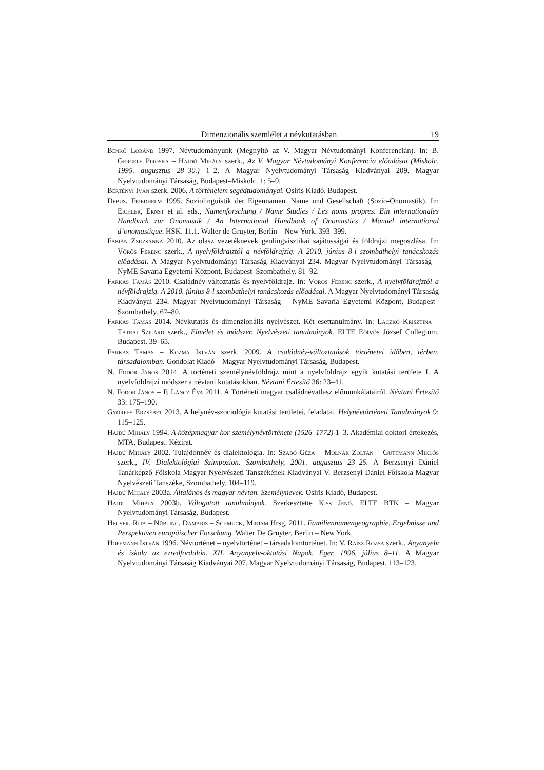Dimenzionális szemlélet a névkutatásban 19
Benkő Loránd 1997. Névtudományunk (Megnyitó az V. Magyar Névtudományi Konferencián). In: B. Gergely Piroska – Hajdú Mihály szerk., Az V. Magyar Névtudományi Konferencia előadásai (Miskolc, 1995. augusztus 28–30.) 1–2. A Magyar Nyelvtudományi Társaság Kiadványai 209. Magyar Nyelvtudományi Társaság, Budapest–Miskolc. 1: 5–9.
Bertényi Iván szerk. 2006. A történelem segédtudományai. Osiris Kiadó, Budapest.
Debus, Friedhelm 1995. Soziolinguistik der Eigennamen. Name und Gesellschaft (Sozio-Onomastik). In: Eichler, Ernst et al. eds., Namenforschung / Name Studies / Les noms propres. Ein internationales Handbuch zur Onomastik / An International Handbook of Onomastics / Manuel international d’onomastique. HSK. 11.1. Walter de Gruyter, Berlin – New York. 393–399.
Fábián Zsuzsanna 2010. Az olasz vezetéknevek geolingvisztikai sajátosságai és földrajzi megoszlása. In: Vörös Ferenc szerk., A nyelvföldrajztól a névföldrajzig. A 2010. június 8-i szombathelyi tanácskozás előadásai. A Magyar Nyelvtudományi Társaság Kiadványai 234. Magyar Nyelvtudományi Társaság – NyME Savaria Egyetemi Központ, Budapest–Szombathely. 81–92.
Farkas Tamás 2010. Családnév-változtatás és nyelvföldrajz. In: Vörös Ferenc szerk., A nyelvföldrajztól a névföldrajzig. A 2010. június 8-i szombathelyi tanácskozás előadásai. A Magyar Nyelvtudományi Társaság Kiadványai 234. Magyar Nyelvtudományi Társaság – NyME Savaria Egyetemi Központ, Budapest–Szombathely. 67–80.
Farkas Tamás 2014. Névkutatás és dimenzionális nyelvészet. Két esettanulmány. In: Laczkó Krisztina – Tátrai Szilárd szerk., Elmélet és módszer. Nyelvészeti tanulmányok. ELTE Eötvös József Collegium, Budapest. 39–65.
Farkas Tamás – Kozma István szerk. 2009. A családnév-változtatások történetei időben, térben, társadalomban. Gondolat Kiadó – Magyar Nyelvtudományi Társaság, Budapest.
N. Fodor János 2014. A történeti személynévföldrajz mint a nyelvföldrajz egyik kutatási területe I. A nyelvföldrajzi módszer a névtani kutatásokban. Névtani Értesítő 36: 23–41.
N. Fodor János – F. Láncz Éva 2011. A Történeti magyar családnévatlasz előmunkálatairól. Névtani Értesítő 33: 175–190.
Győrffy Erzsébet 2013. A helynév-szociológia kutatási területei, feladatai. Helynévtörténeti Tanulmányok 9: 115–125.
Hajdú Mihály 1994. A középmagyar kor személynévtörténete (1526–1772) 1–3. Akadémiai doktori értekezés, MTA, Budapest. Kézirat.
Hajdú Mihály 2002. Tulajdonnév és dialektológia. In: Szabó Géza – Molnár Zoltán – Guttmann Miklós szerk., IV. Dialektológiai Szimpozion. Szombathely, 2001. augusztus 23–25. A Berzsenyi Dániel Tanárképző Főiskola Magyar Nyelvészeti Tanszékének Kiadványai V. Berzsenyi Dániel Főiskola Magyar Nyelvészeti Tanszéke, Szombathely. 104–119.
Hajdú Mihály 2003a. Általános és magyar névtan. Személynevek. Osiris Kiadó, Budapest.
Hajdú Mihály 2003b. Válogatott tanulmányok. Szerkesztette Kiss Jenő. ELTE BTK – Magyar Nyelvtudományi Társaság, Budapest.
Heuser, Rita – Nübling, Damaris – Schmuck, Mirjam Hrsg. 2011. Familiennamengeographie. Ergebnisse und Perspektiven europäischer Forschung. Walter De Gruyter, Berlin – New York.
Hoffmann István 1996. Névtörténet – nyelvtörténet – társadalomtörténet. In: V. Raisz Rózsa szerk., Anyanyelv és iskola az ezredfordulón. XII. Anyanyelv-oktatási Napok. Eger, 1996. július 8–11. A Magyar Nyelvtudományi Társaság Kiadványai 207. Magyar Nyelvtudományi Társaság, Budapest. 113–123.